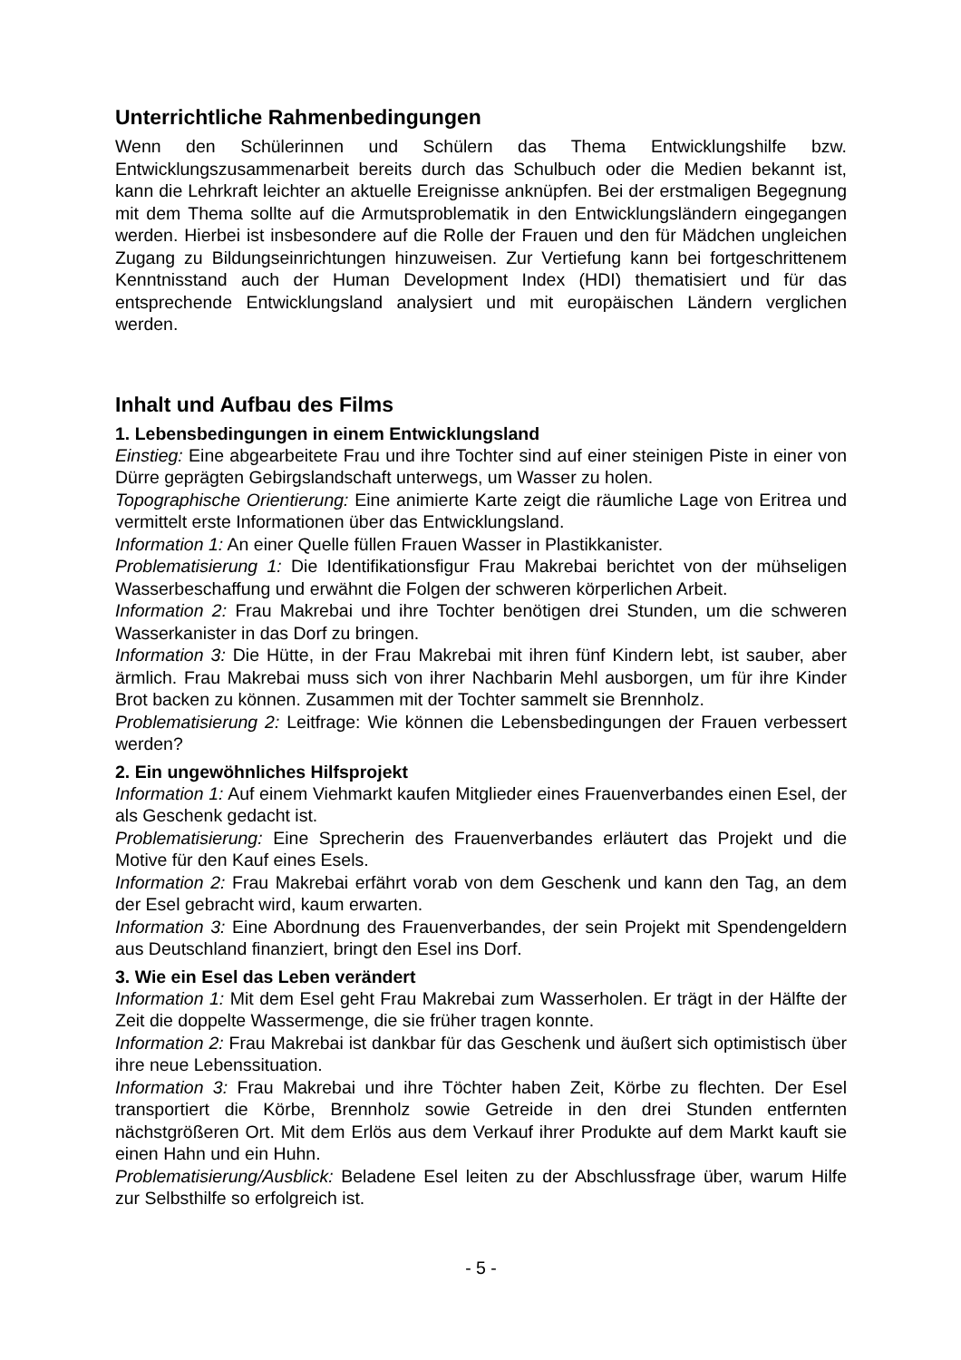Unterrichtliche Rahmenbedingungen
Wenn den Schülerinnen und Schülern das Thema Entwicklungshilfe bzw. Entwicklungszusammenarbeit bereits durch das Schulbuch oder die Medien bekannt ist, kann die Lehrkraft leichter an aktuelle Ereignisse anknüpfen. Bei der erstmaligen Begegnung mit dem Thema sollte auf die Armutsproblematik in den Entwicklungsländern eingegangen werden. Hierbei ist insbesondere auf die Rolle der Frauen und den für Mädchen ungleichen Zugang zu Bildungseinrichtungen hinzuweisen. Zur Vertiefung kann bei fortgeschrittenem Kenntnisstand auch der Human Development Index (HDI) thematisiert und für das entsprechende Entwicklungsland analysiert und mit europäischen Ländern verglichen werden.
Inhalt und Aufbau des Films
1. Lebensbedingungen in einem Entwicklungsland
Einstieg: Eine abgearbeitete Frau und ihre Tochter sind auf einer steinigen Piste in einer von Dürre geprägten Gebirgslandschaft unterwegs, um Wasser zu holen.
Topographische Orientierung: Eine animierte Karte zeigt die räumliche Lage von Eritrea und vermittelt erste Informationen über das Entwicklungsland.
Information 1: An einer Quelle füllen Frauen Wasser in Plastikkanister.
Problematisierung 1: Die Identifikationsfigur Frau Makrebai berichtet von der mühseligen Wasserbeschaffung und erwähnt die Folgen der schweren körperlichen Arbeit.
Information 2: Frau Makrebai und ihre Tochter benötigen drei Stunden, um die schweren Wasserkanister in das Dorf zu bringen.
Information 3: Die Hütte, in der Frau Makrebai mit ihren fünf Kindern lebt, ist sauber, aber ärmlich. Frau Makrebai muss sich von ihrer Nachbarin Mehl ausborgen, um für ihre Kinder Brot backen zu können. Zusammen mit der Tochter sammelt sie Brennholz.
Problematisierung 2: Leitfrage: Wie können die Lebensbedingungen der Frauen verbessert werden?
2. Ein ungewöhnliches Hilfsprojekt
Information 1: Auf einem Viehmarkt kaufen Mitglieder eines Frauenverbandes einen Esel, der als Geschenk gedacht ist.
Problematisierung: Eine Sprecherin des Frauenverbandes erläutert das Projekt und die Motive für den Kauf eines Esels.
Information 2: Frau Makrebai erfährt vorab von dem Geschenk und kann den Tag, an dem der Esel gebracht wird, kaum erwarten.
Information 3: Eine Abordnung des Frauenverbandes, der sein Projekt mit Spendengeldern aus Deutschland finanziert, bringt den Esel ins Dorf.
3. Wie ein Esel das Leben verändert
Information 1: Mit dem Esel geht Frau Makrebai zum Wasserholen. Er trägt in der Hälfte der Zeit die doppelte Wassermenge, die sie früher tragen konnte.
Information 2: Frau Makrebai ist dankbar für das Geschenk und äußert sich optimistisch über ihre neue Lebenssituation.
Information 3: Frau Makrebai und ihre Töchter haben Zeit, Körbe zu flechten. Der Esel transportiert die Körbe, Brennholz sowie Getreide in den drei Stunden entfernten nächstgrößeren Ort. Mit dem Erlös aus dem Verkauf ihrer Produkte auf dem Markt kauft sie einen Hahn und ein Huhn.
Problematisierung/Ausblick: Beladene Esel leiten zu der Abschlussfrage über, warum Hilfe zur Selbsthilfe so erfolgreich ist.
- 5 -